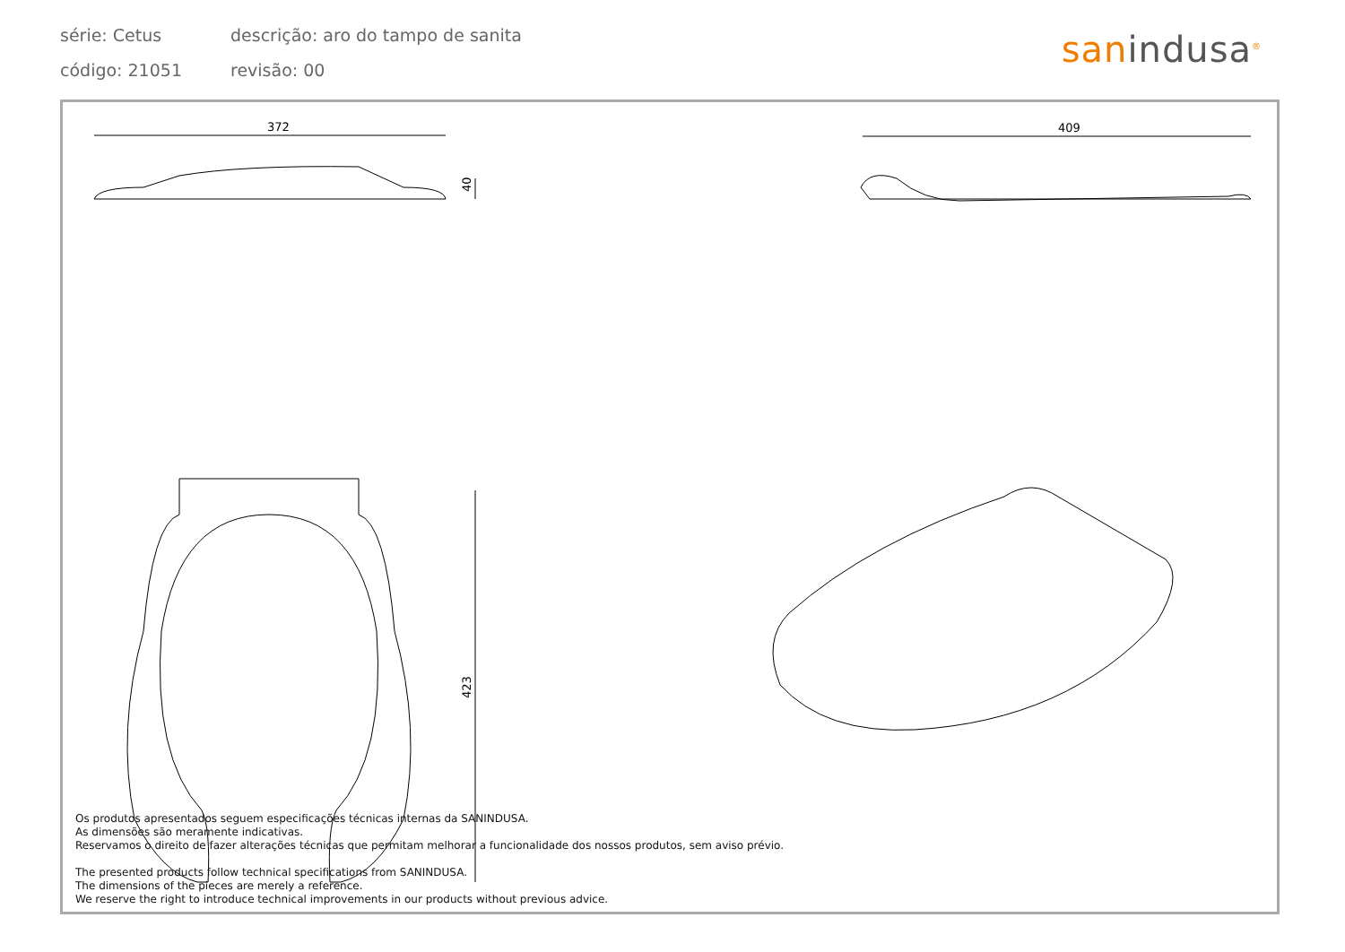série: Cetus descrição: aro do tampo de sanita
código: 21051 revisão: 00
san indusa<sup>®</sup>
372
40
409
423
Os produtos apresentados seguem especificações técnicas internas da SANINDUSA.
As dimensões são meramente indicativas.
Reservamos o direito de fazer alterações técnicas que permitam melhorar a funcionalidade dos nossos produtos, sem aviso prévio.
The presented products follow technical specifications from SANINDUSA.
The dimensions of the pieces are merely a reference.
We reserve the right to introduce technical improvements in our products without previous advice.